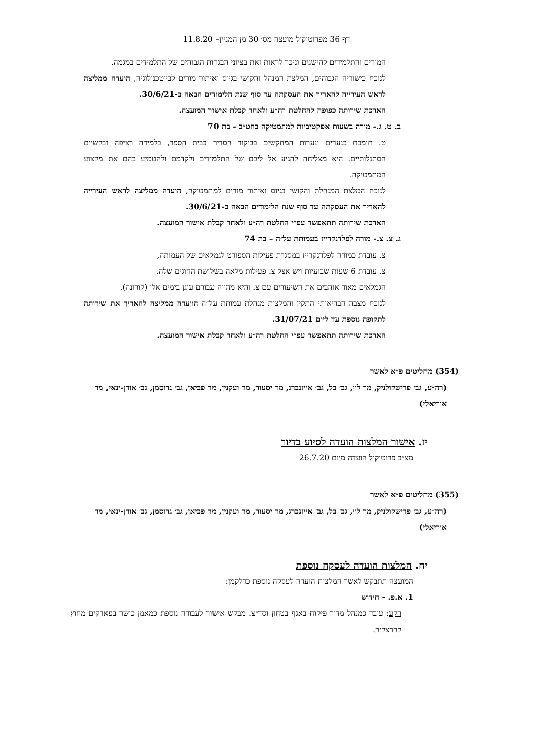דף 36 מפרוטוקול מועצה מס׳ 30 מן המניין– 11.8.20
המורים והתלמידים להישגים וניכר לראות זאת בציוני הבגרות הגבוהים של התלמידים במגמה.
לנוכח כישוריה הגבוהים, המלצת המנהל והקושי בגיוס ואיתור מורים לביוטכנולוגיה, הועדה ממליצה לראש העירייה להאריך את העסקתה עד סוף שנת הלימודים הבאה ב-30/6/21.
הארכת שירותה כפופה להחלטת רה״ע ולאחר קבלת אישור המועצה.
ב. ט. ג.- מורה בשעות אפקטיביות למתמטיקה בחט״ב - בת 70
ט. תומכת בנערים ונערות המתקשים בביקור הסדיר בבית הספר, בלמידה רציפה ובקשיים הסתגלותיים. היא מצליחה להגיע אל ליבם של התלמידים ולקדמם ולהטמיע בהם את מקצוע המתמטיקה.
לנוכח המלצת המנהלת והקושי בגיוס ואיתור מורים למתמטיקה, הועדה ממליצה לראש העירייה להאריך את העסקתה עד סוף שנת הלימודים הבאה ב-30/6/21.
הארכת שירותה תתאפשר עפ״י החלטת רה״ע ולאחר קבלת אישור המועצה.
ג. צ. צ.- מורה לפלדנקרייז בעמותת על״ה – בת 74
צ. עובדת כמורה לפלדנקרייז במסגרת פעילות הספורט לגמלאים של העמותה,
צ. עובדת 6 שעות שבועיות ויש אצל צ. פעילות מלאה בשלושת החוגים שלה.
הגמלאים מאוד אוהבים את השיעורים עם צ. והיא מהווה עבורם עוגן בימים אלו (קורונה).
לנוכח מצבה הבריאותי התקין והמלצות מנהלת עמותת על״ה הוועדה ממליצה להאריך את שירותה לתקופה נוספת עד ליום 31/07/21.
הארכת שירותה תתאפשר עפ״י החלטת רה״ע ולאחר קבלת אישור המועצה.
(354) מחליטים פ״א לאשר
(רה״ע, גב׳ פרישקולניק, מר לוי, גב׳ בל, גב׳ אייזנברג, מר יסעור, מר ועקנין, מר פביאן, גב׳ גרוסמן, גב׳ אורן-ינאי, מר אוריאלי)
יז. אישור המלצות הועדה לסיוע בדיור
מצ״ב פרוטוקול הועדה מיום 26.7.20
(355) מחליטים פ״א לאשר
(רה״ע, גב׳ פרישקולניק, מר לוי, גב׳ בל, גב׳ אייזנברג, מר יסעור, מר ועקנין, מר פביאן, גב׳ גרוסמן, גב׳ אורן-ינאי, מר אוריאלי)
יח. המלצות הועדה לעסקה נוספת
המועצה תתבקש לאשר המלצות הועדה לעסקה נוספת כדלקמן:
1. א.פ. - חידוש
רקע: עובד כמנהל מדור פיקוח באגף בטחון וסד״צ. מבקש אישור לעבודה נוספת כמאמן כושר בפארקים מחוץ להרצליה.